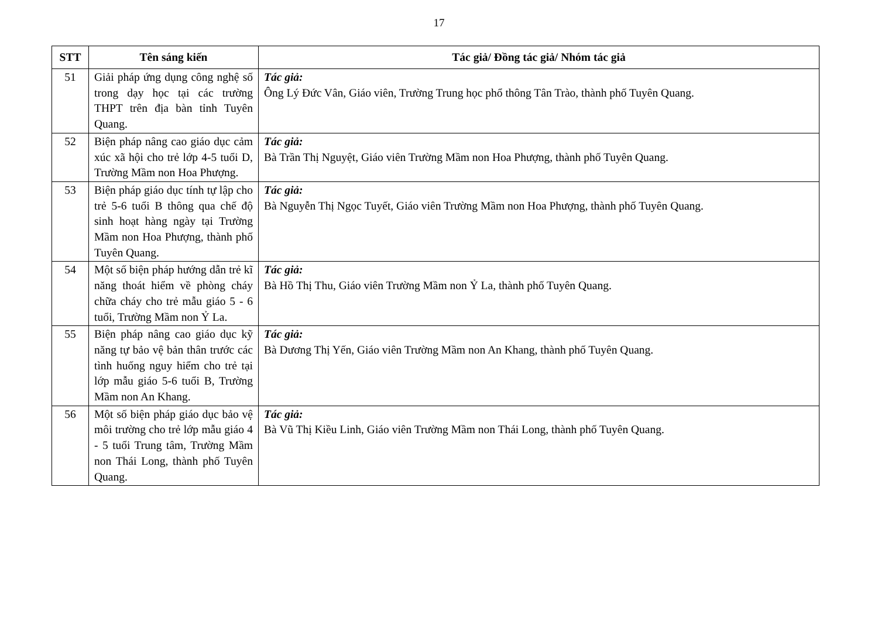17
| STT | Tên sáng kiến | Tác giả/ Đồng tác giả/ Nhóm tác giả |
| --- | --- | --- |
| 51 | Giải pháp ứng dụng công nghệ số trong dạy học tại các trường THPT trên địa bàn tỉnh Tuyên Quang. | Tác giả: Ông Lý Đức Vân, Giáo viên, Trường Trung học phổ thông Tân Trào, thành phố Tuyên Quang. |
| 52 | Biện pháp nâng cao giáo dục cảm xúc xã hội cho trẻ lớp 4-5 tuổi D, Trường Mầm non Hoa Phượng. | Tác giả: Bà Trần Thị Nguyệt, Giáo viên Trường Mầm non Hoa Phượng, thành phố Tuyên Quang. |
| 53 | Biện pháp giáo dục tính tự lập cho trẻ 5-6 tuổi B thông qua chế độ sinh hoạt hàng ngày tại Trường Mầm non Hoa Phượng, thành phố Tuyên Quang. | Tác giả: Bà Nguyễn Thị Ngọc Tuyết, Giáo viên Trường Mầm non Hoa Phượng, thành phố Tuyên Quang. |
| 54 | Một số biện pháp hướng dẫn trẻ kĩ năng thoát hiểm về phòng cháy chữa cháy cho trẻ mẫu giáo 5 - 6 tuổi, Trường Mầm non Ỷ La. | Tác giả: Bà Hồ Thị Thu, Giáo viên Trường Mầm non Ỷ La, thành phố Tuyên Quang. |
| 55 | Biện pháp nâng cao giáo dục kỹ năng tự bảo vệ bản thân trước các tình huống nguy hiểm cho trẻ tại lớp mẫu giáo 5-6 tuổi B, Trường Mầm non An Khang. | Tác giả: Bà Dương Thị Yến, Giáo viên Trường Mầm non An Khang, thành phố Tuyên Quang. |
| 56 | Một số biện pháp giáo dục bảo vệ môi trường cho trẻ lớp mẫu giáo 4 - 5 tuổi Trung tâm, Trường Mầm non Thái Long, thành phố Tuyên Quang. | Tác giả: Bà Vũ Thị Kiều Linh, Giáo viên Trường Mầm non Thái Long, thành phố Tuyên Quang. |